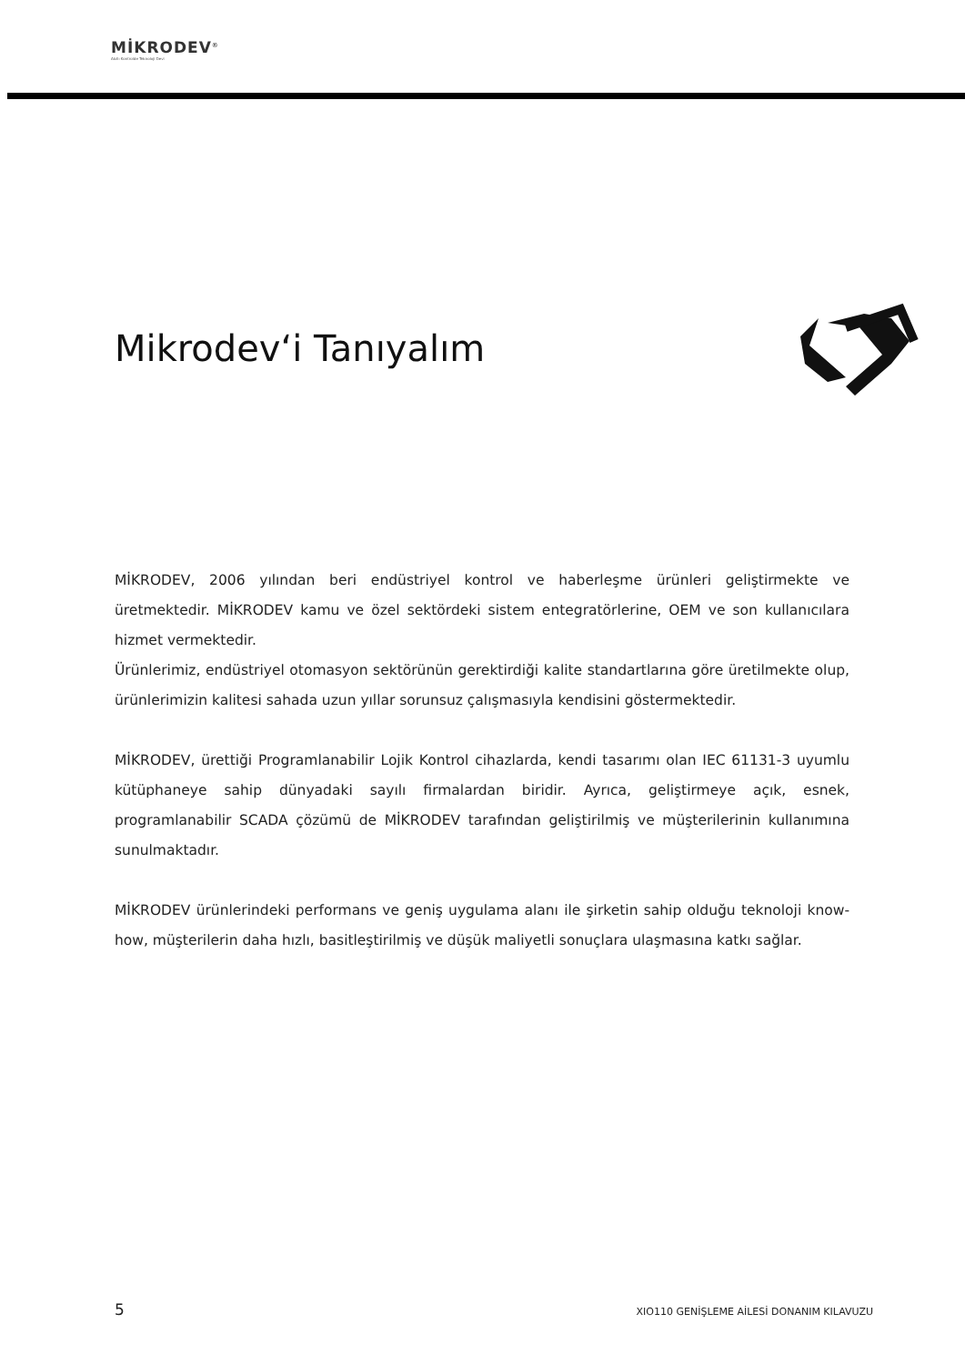MİKRODEV<sup>®</sup>
Akıllı Kontrolde Teknoloji Devi
Mikrodev‘i Tanıyalım
MİKRODEV, 2006 yılından beri endüstriyel kontrol ve haberleşme ürünleri geliştirmekte ve üretmektedir. MİKRODEV kamu ve özel sektördeki sistem entegratörlerine, OEM ve son kullanıcılara hizmet vermektedir.
Ürünlerimiz, endüstriyel otomasyon sektörünün gerektirdiği kalite standartlarına göre üretilmekte olup, ürünlerimizin kalitesi sahada uzun yıllar sorunsuz çalışmasıyla kendisini göstermektedir.
MİKRODEV, ürettiği Programlanabilir Lojik Kontrol cihazlarda, kendi tasarımı olan IEC 61131-3 uyumlu kütüphaneye sahip dünyadaki sayılı firmalardan biridir. Ayrıca, geliştirmeye açık, esnek, programlanabilir SCADA çözümü de MİKRODEV tarafından geliştirilmiş ve müşterilerinin kullanımına sunulmaktadır.
MİKRODEV ürünlerindeki performans ve geniş uygulama alanı ile şirketin sahip olduğu teknoloji know-how, müşterilerin daha hızlı, basitleştirilmiş ve düşük maliyetli sonuçlara ulaşmasına katkı sağlar.
5 XIO110 GENİŞLEME AİLESİ DONANIM KILAVUZU